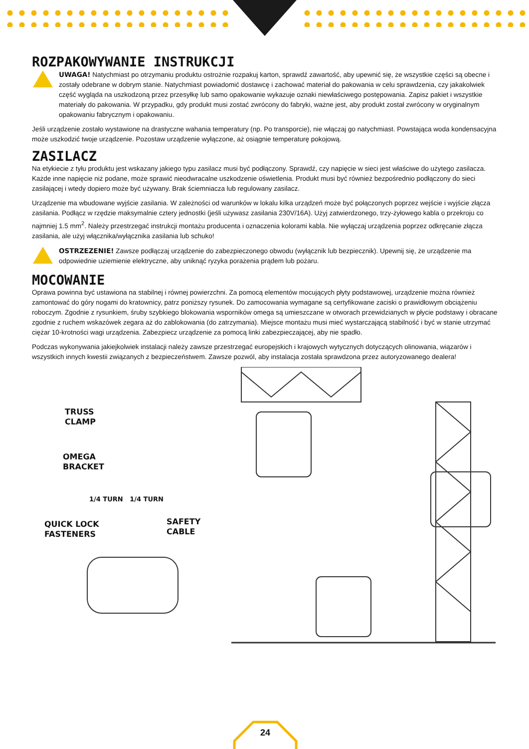ROZPAKOWYWANIE INSTRUKCJI
UWAGA! Natychmiast po otrzymaniu produktu ostrożnie rozpakuj karton, sprawdź zawartość, aby upewnić się, że wszystkie części są obecne i zostały odebrane w dobrym stanie. Natychmiast powiadomić dostawcę i zachować materiał do pakowania w celu sprawdzenia, czy jakakolwiek część wygląda na uszkodzoną przez przesyłkę lub samo opakowanie wykazuje oznaki niewłaściwego postępowania. Zapisz pakiet i wszystkie materiały do pakowania. W przypadku, gdy produkt musi zostać zwrócony do fabryki, ważne jest, aby produkt został zwrócony w oryginalnym opakowaniu fabrycznym i opakowaniu.
Jeśli urządzenie zostało wystawione na drastyczne wahania temperatury (np. Po transporcie), nie włączaj go natychmiast. Powstająca woda kondensacyjna może uszkodzić twoje urządzenie. Pozostaw urządzenie wyłączone, aż osiągnie temperaturę pokojową.
ZASILACZ
Na etykiecie z tyłu produktu jest wskazany jakiego typu zasilacz musi być podłączony. Sprawdź, czy napięcie w sieci jest właściwe do użytego zasilacza. Każde inne napięcie niż podane, może sprawić nieodwracalne uszkodzenie oświetlenia. Produkt musi być również bezpośrednio podłączony do sieci zasilającej i wtedy dopiero może być używany. Brak ściemniacza lub regulowany zasilacz.
Urządzenie ma wbudowane wyjście zasilania. W zależności od warunków w lokalu kilka urządzeń może być połączonych poprzez wejście i wyjście złącza zasilania. Podłącz w rzędzie maksymalnie cztery jednostki (jeśli używasz zasilania 230V/16A). Użyj zatwierdzonego, trzy-żyłowego kabla o przekroju co najmniej 1.5 mm<sup>2</sup>. Należy przestrzegać instrukcji montażu producenta i oznaczenia kolorami kabla. Nie wyłączaj urządzenia poprzez odkręcanie złącza zasilania, ale użyj włącznika/wyłącznika zasilania lub schuko!
OSTRZEZENIE! Zawsze podłączaj urządzenie do zabezpieczonego obwodu (wyłącznik lub bezpiecznik). Upewnij się, że urządzenie ma odpowiednie uziemienie elektryczne, aby uniknąć ryzyka porażenia prądem lub pożaru.
MOCOWANIE
Oprawa powinna być ustawiona na stabilnej i równej powierzchni. Za pomocą elementów mocujących płyty podstawowej, urządzenie można również zamontować do góry nogami do kratownicy, patrz poniższy rysunek. Do zamocowania wymagane są certyfikowane zaciski o prawidłowym obciążeniu roboczym. Zgodnie z rysunkiem, śruby szybkiego blokowania wsporników omega są umieszczane w otworach przewidzianych w płycie podstawy i obracane zgodnie z ruchem wskazówek zegara aż do zablokowania (do zatrzymania). Miejsce montażu musi mieć wystarczającą stabilność i być w stanie utrzymać ciężar 10-krotności wagi urządzenia. Zabezpiecz urządzenie za pomocą linki zabezpieczającej, aby nie spadło.
Podczas wykonywania jakiejkolwiek instalacji należy zawsze przestrzegać europejskich i krajowych wytycznych dotyczących olinowania, wiązarów i wszystkich innych kwestii związanych z bezpieczeństwem. Zawsze pozwól, aby instalacja została sprawdzona przez autoryzowanego dealera!
TRUSS
CLAMP
OMEGA
BRACKET
1/4 TURN 1/4 TURN
QUICK LOCK
FASTENERS
SAFETY CABLE
24